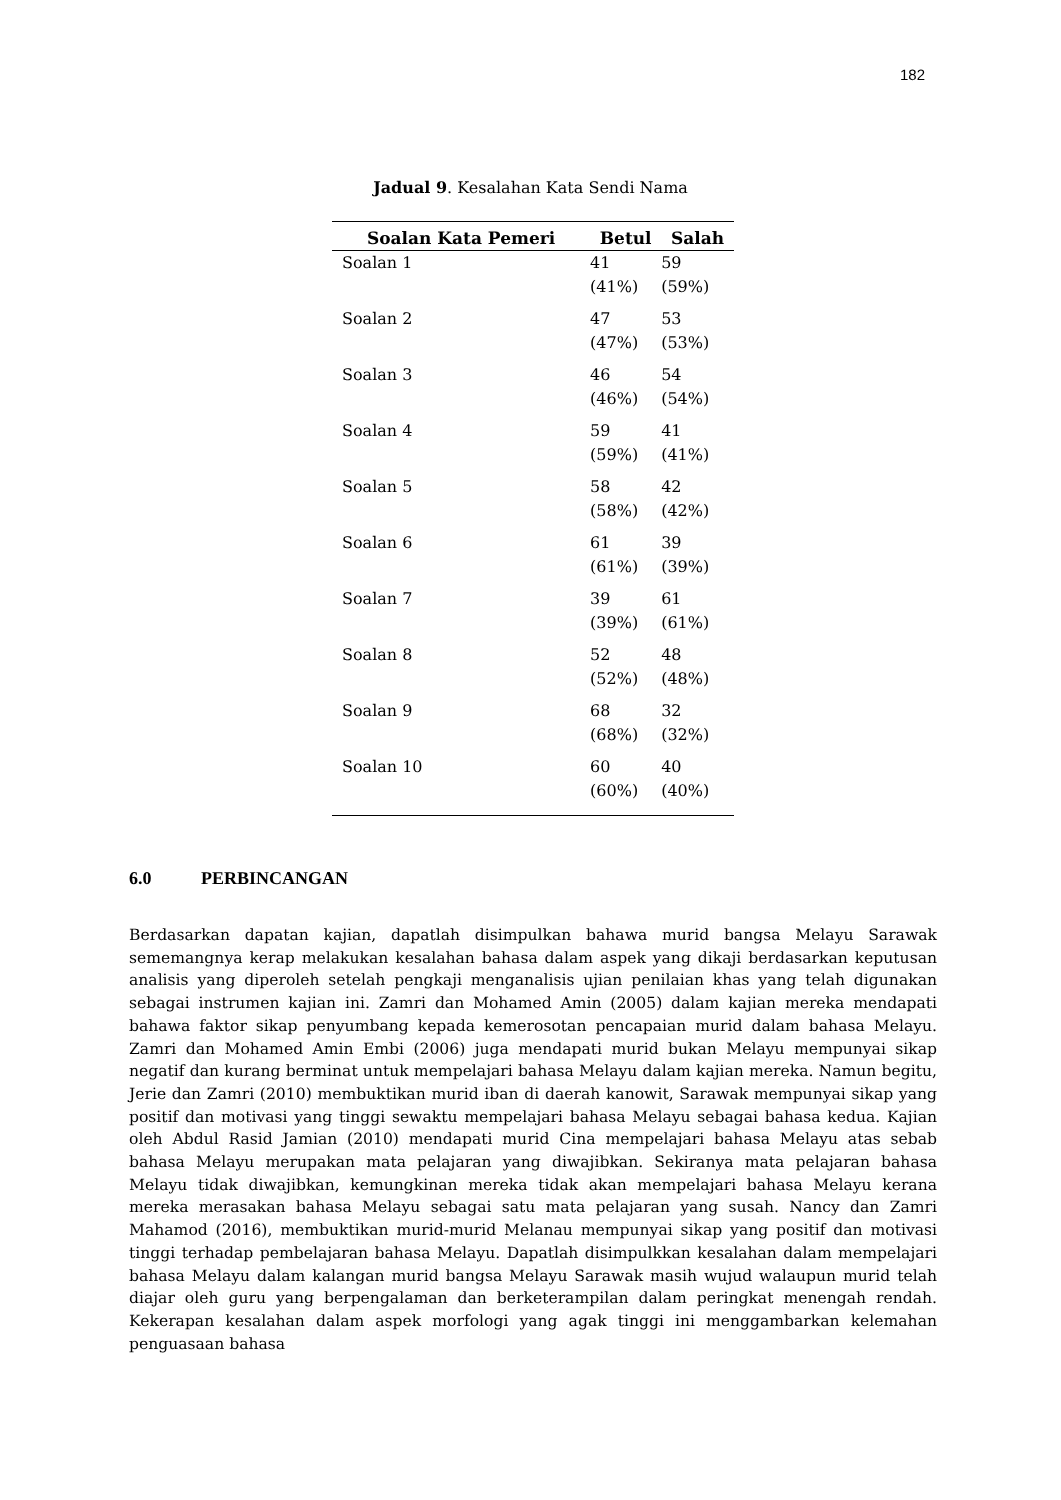182
Jadual 9. Kesalahan Kata Sendi Nama
| Soalan Kata Pemeri | Betul | Salah |
| --- | --- | --- |
| Soalan 1 | 41 (41%) | 59 (59%) |
| Soalan 2 | 47 (47%) | 53 (53%) |
| Soalan 3 | 46 (46%) | 54 (54%) |
| Soalan 4 | 59 (59%) | 41 (41%) |
| Soalan 5 | 58 (58%) | 42 (42%) |
| Soalan 6 | 61 (61%) | 39 (39%) |
| Soalan 7 | 39 (39%) | 61 (61%) |
| Soalan 8 | 52 (52%) | 48 (48%) |
| Soalan 9 | 68 (68%) | 32 (32%) |
| Soalan 10 | 60 (60%) | 40 (40%) |
6.0 PERBINCANGAN
Berdasarkan dapatan kajian, dapatlah disimpulkan bahawa murid bangsa Melayu Sarawak sememangnya kerap melakukan kesalahan bahasa dalam aspek yang dikaji berdasarkan keputusan analisis yang diperoleh setelah pengkaji menganalisis ujian penilaian khas yang telah digunakan sebagai instrumen kajian ini. Zamri dan Mohamed Amin (2005) dalam kajian mereka mendapati bahawa faktor sikap penyumbang kepada kemerosotan pencapaian murid dalam bahasa Melayu. Zamri dan Mohamed Amin Embi (2006) juga mendapati murid bukan Melayu mempunyai sikap negatif dan kurang berminat untuk mempelajari bahasa Melayu dalam kajian mereka. Namun begitu, Jerie dan Zamri (2010) membuktikan murid iban di daerah kanowit, Sarawak mempunyai sikap yang positif dan motivasi yang tinggi sewaktu mempelajari bahasa Melayu sebagai bahasa kedua. Kajian oleh Abdul Rasid Jamian (2010) mendapati murid Cina mempelajari bahasa Melayu atas sebab bahasa Melayu merupakan mata pelajaran yang diwajibkan. Sekiranya mata pelajaran bahasa Melayu tidak diwajibkan, kemungkinan mereka tidak akan mempelajari bahasa Melayu kerana mereka merasakan bahasa Melayu sebagai satu mata pelajaran yang susah. Nancy dan Zamri Mahamod (2016), membuktikan murid-murid Melanau mempunyai sikap yang positif dan motivasi tinggi terhadap pembelajaran bahasa Melayu. Dapatlah disimpulkkan kesalahan dalam mempelajari bahasa Melayu dalam kalangan murid bangsa Melayu Sarawak masih wujud walaupun murid telah diajar oleh guru yang berpengalaman dan berketerampilan dalam peringkat menengah rendah. Kekerapan kesalahan dalam aspek morfologi yang agak tinggi ini menggambarkan kelemahan penguasaan bahasa